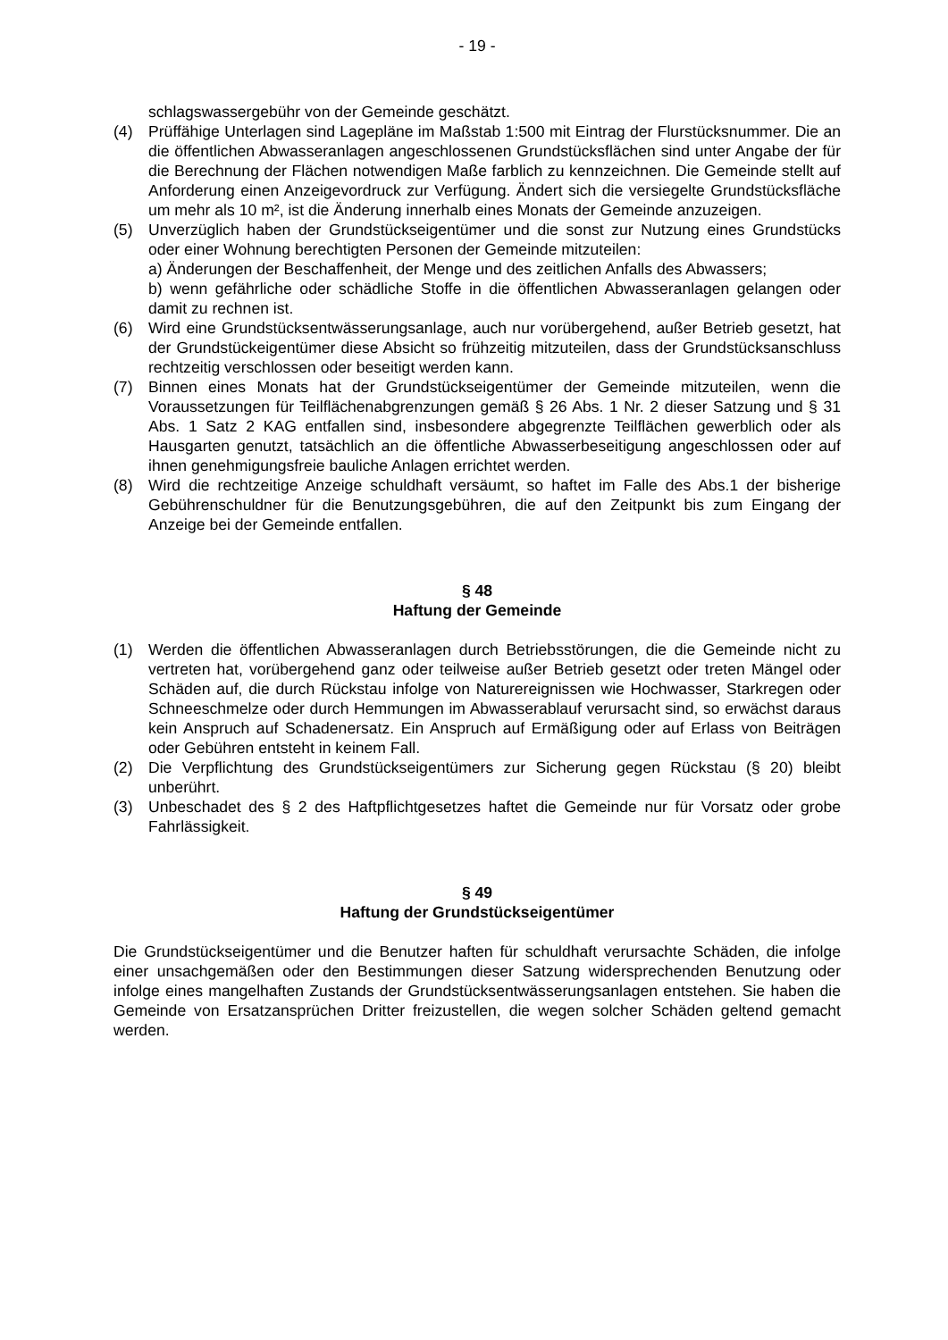- 19 -
schlagswassergebühr von der Gemeinde geschätzt.
(4) Prüffähige Unterlagen sind Lagepläne im Maßstab 1:500 mit Eintrag der Flurstücksnummer. Die an die öffentlichen Abwasseranlagen angeschlossenen Grundstücksflächen sind unter Angabe der für die Berechnung der Flächen notwendigen Maße farblich zu kennzeichnen. Die Gemeinde stellt auf Anforderung einen Anzeigevordruck zur Verfügung. Ändert sich die versiegelte Grundstücksfläche um mehr als 10 m², ist die Änderung innerhalb eines Monats der Gemeinde anzuzeigen.
(5) Unverzüglich haben der Grundstückseigentümer und die sonst zur Nutzung eines Grundstücks oder einer Wohnung berechtigten Personen der Gemeinde mitzuteilen:
a) Änderungen der Beschaffenheit, der Menge und des zeitlichen Anfalls des Abwassers;
b) wenn gefährliche oder schädliche Stoffe in die öffentlichen Abwasseranlagen gelangen oder damit zu rechnen ist.
(6) Wird eine Grundstücksentwässerungsanlage, auch nur vorübergehend, außer Betrieb gesetzt, hat der Grundstückeigentümer diese Absicht so frühzeitig mitzuteilen, dass der Grundstücksanschluss rechtzeitig verschlossen oder beseitigt werden kann.
(7) Binnen eines Monats hat der Grundstückseigentümer der Gemeinde mitzuteilen, wenn die Voraussetzungen für Teilflächenabgrenzungen gemäß § 26 Abs. 1 Nr. 2 dieser Satzung und § 31 Abs. 1 Satz 2 KAG entfallen sind, insbesondere abgegrenzte Teilflächen gewerblich oder als Hausgarten genutzt, tatsächlich an die öffentliche Abwasserbeseitigung angeschlossen oder auf ihnen genehmigungsfreie bauliche Anlagen errichtet werden.
(8) Wird die rechtzeitige Anzeige schuldhaft versäumt, so haftet im Falle des Abs.1 der bisherige Gebührenschuldner für die Benutzungsgebühren, die auf den Zeitpunkt bis zum Eingang der Anzeige bei der Gemeinde entfallen.
§ 48
Haftung der Gemeinde
(1) Werden die öffentlichen Abwasseranlagen durch Betriebsstörungen, die die Gemeinde nicht zu vertreten hat, vorübergehend ganz oder teilweise außer Betrieb gesetzt oder treten Mängel oder Schäden auf, die durch Rückstau infolge von Naturereignissen wie Hochwasser, Starkregen oder Schneeschmelze oder durch Hemmungen im Abwasserablauf verursacht sind, so erwächst daraus kein Anspruch auf Schadenersatz. Ein Anspruch auf Ermäßigung oder auf Erlass von Beiträgen oder Gebühren entsteht in keinem Fall.
(2) Die Verpflichtung des Grundstückseigentümers zur Sicherung gegen Rückstau (§ 20) bleibt unberührt.
(3) Unbeschadet des § 2 des Haftpflichtgesetzes haftet die Gemeinde nur für Vorsatz oder grobe Fahrlässigkeit.
§ 49
Haftung der Grundstückseigentümer
Die Grundstückseigentümer und die Benutzer haften für schuldhaft verursachte Schäden, die infolge einer unsachgemäßen oder den Bestimmungen dieser Satzung widersprechenden Benutzung oder infolge eines mangelhaften Zustands der Grundstücksentwässerungsanlagen entstehen. Sie haben die Gemeinde von Ersatzansprüchen Dritter freizustellen, die wegen solcher Schäden geltend gemacht werden.